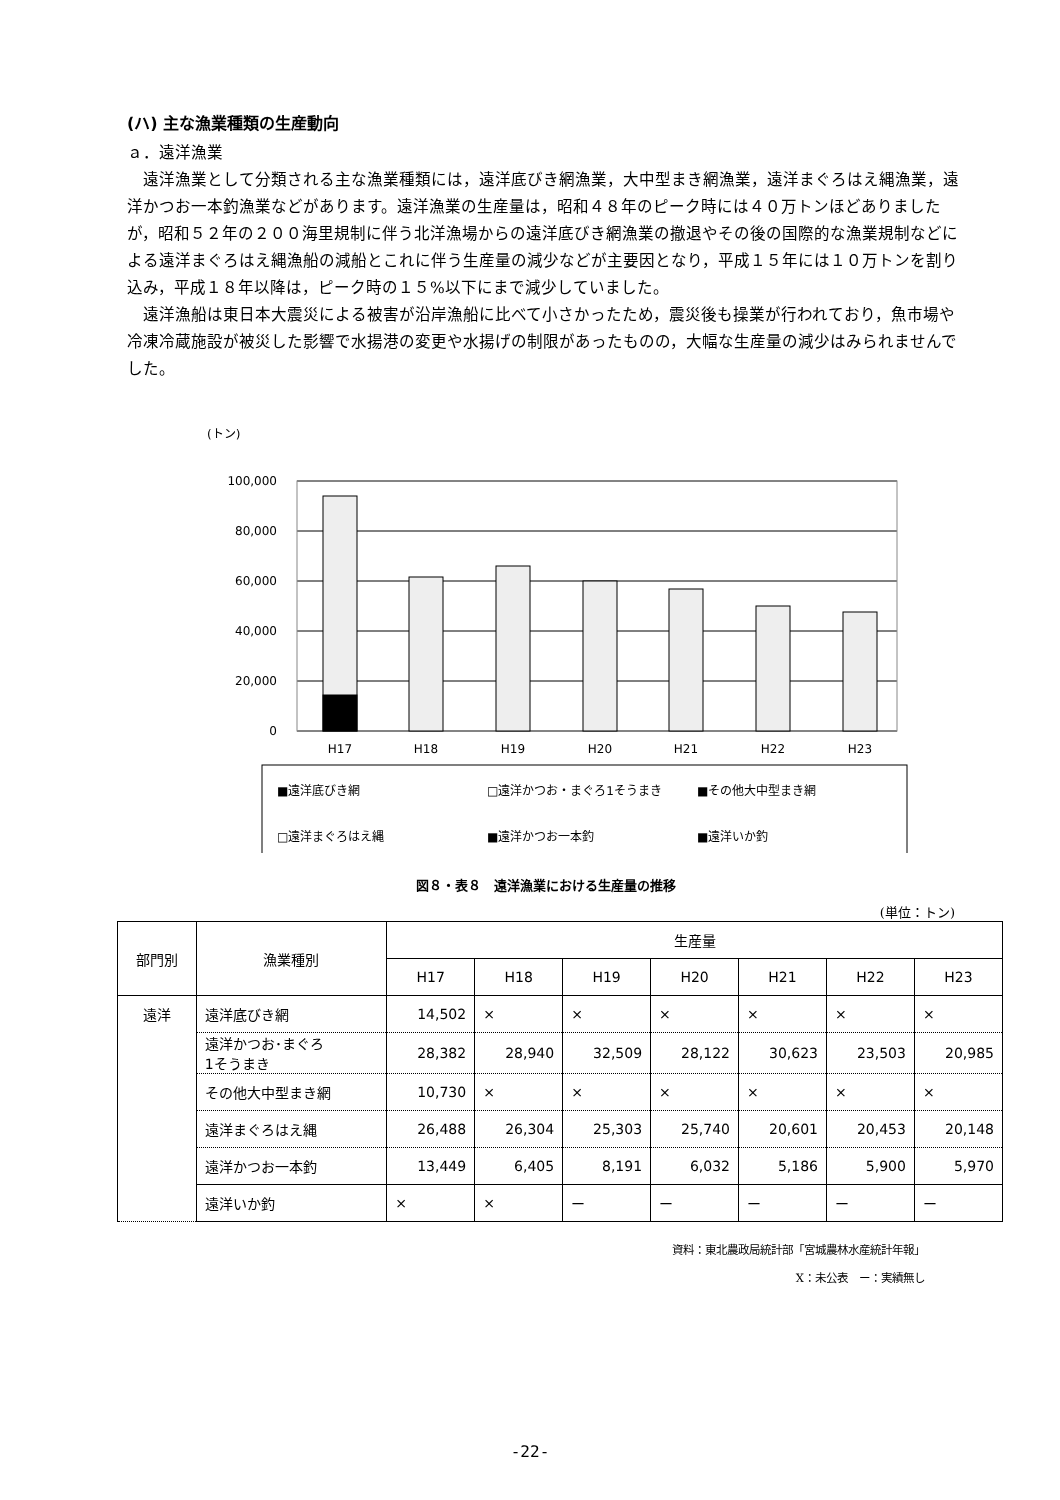(ハ) 主な漁業種類の生産動向
ａ．遠洋漁業
　遠洋漁業として分類される主な漁業種類には，遠洋底びき網漁業，大中型まき網漁業，遠洋まぐろはえ縄漁業，遠洋かつお一本釣漁業などがあります。遠洋漁業の生産量は，昭和４８年のピーク時には４０万トンほどありましたが，昭和５２年の２００海里規制に伴う北洋漁場からの遠洋底びき網漁業の撤退やその後の国際的な漁業規制などによる遠洋まぐろはえ縄漁船の減船とこれに伴う生産量の減少などが主要因となり，平成１５年には１０万トンを割り込み，平成１８年以降は，ピーク時の１５%以下にまで減少していました。
　遠洋漁船は東日本大震災による被害が沿岸漁船に比べて小さかったため，震災後も操業が行われており，魚市場や冷凍冷蔵施設が被災した影響で水揚港の変更や水揚げの制限があったものの，大幅な生産量の減少はみられませんでした。
(トン)
100,000
80,000
60,000
40,000
20,000
0
H17
H18
H19
H20
H21
H22
H23
■遠洋底びき網
□遠洋かつお・まぐろ1そうまき
■その他大中型まき網
□遠洋まぐろはえ縄
■遠洋かつお一本釣
■遠洋いか釣
図８・表８　遠洋漁業における生産量の推移
(単位：トン)
| 部門別 | 漁業種別 | 生産量 | | | | | | |
| --- | --- | --- | --- | --- | --- | --- | --- | --- |
| | | H17 | H18 | H19 | H20 | H21 | H22 | H23 |
| 遠洋 | 遠洋底びき網 | 14,502 | × | × | × | × | × | × |
| | 遠洋かつお･まぐろ 1そうまき | 28,382 | 28,940 | 32,509 | 28,122 | 30,623 | 23,503 | 20,985 |
| | その他大中型まき網 | 10,730 | × | × | × | × | × | × |
| | 遠洋まぐろはえ縄 | 26,488 | 26,304 | 25,303 | 25,740 | 20,601 | 20,453 | 20,148 |
| | 遠洋かつお一本釣 | 13,449 | 6,405 | 8,191 | 6,032 | 5,186 | 5,900 | 5,970 |
| | 遠洋いか釣 | × | × | ー | ー | ー | ー | ー |
資料：東北農政局統計部「宮城農林水産統計年報」
X：未公表　ー：実績無し
-22-